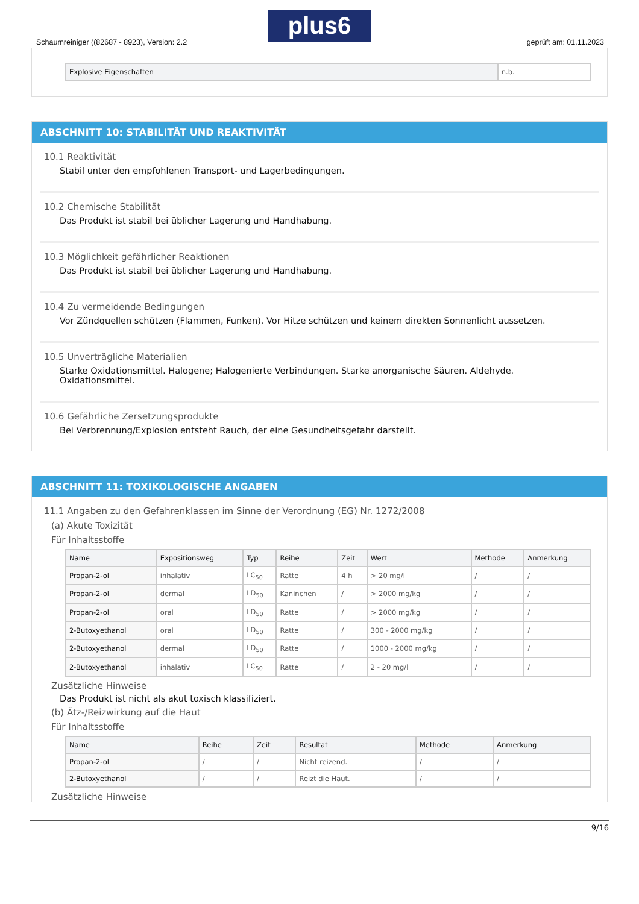Schaumreiniger ((82687 - 8923), Version: 2.2
plus6
geprüft am: 01.11.2023
| Explosive Eigenschaften | n.b. |
ABSCHNITT 10: STABILITÄT UND REAKTIVITÄT
10.1 Reaktivität
Stabil unter den empfohlenen Transport- und Lagerbedingungen.
10.2 Chemische Stabilität
Das Produkt ist stabil bei üblicher Lagerung und Handhabung.
10.3 Möglichkeit gefährlicher Reaktionen
Das Produkt ist stabil bei üblicher Lagerung und Handhabung.
10.4 Zu vermeidende Bedingungen
Vor Zündquellen schützen (Flammen, Funken). Vor Hitze schützen und keinem direkten Sonnenlicht aussetzen.
10.5 Unverträgliche Materialien
Starke Oxidationsmittel. Halogene; Halogenierte Verbindungen. Starke anorganische Säuren. Aldehyde. Oxidationsmittel.
10.6 Gefährliche Zersetzungsprodukte
Bei Verbrennung/Explosion entsteht Rauch, der eine Gesundheitsgefahr darstellt.
ABSCHNITT 11: TOXIKOLOGISCHE ANGABEN
11.1 Angaben zu den Gefahrenklassen im Sinne der Verordnung (EG) Nr. 1272/2008
(a) Akute Toxizität
Für Inhaltsstoffe
| Name | Expositionsweg | Typ | Reihe | Zeit | Wert | Methode | Anmerkung |
| --- | --- | --- | --- | --- | --- | --- | --- |
| Propan-2-ol | inhalativ | LC<sub>50</sub> | Ratte | 4 h | > 20 mg/l | / | / |
| Propan-2-ol | dermal | LD<sub>50</sub> | Kaninchen | / | > 2000 mg/kg | / | / |
| Propan-2-ol | oral | LD<sub>50</sub> | Ratte | / | > 2000 mg/kg | / | / |
| 2-Butoxyethanol | oral | LD<sub>50</sub> | Ratte | / | 300 - 2000 mg/kg | / | / |
| 2-Butoxyethanol | dermal | LD<sub>50</sub> | Ratte | / | 1000 - 2000 mg/kg | / | / |
| 2-Butoxyethanol | inhalativ | LC<sub>50</sub> | Ratte | / | 2 - 20 mg/l | / | / |
Zusätzliche Hinweise
Das Produkt ist nicht als akut toxisch klassifiziert.
(b) Ätz-/Reizwirkung auf die Haut
Für Inhaltsstoffe
| Name | Reihe | Zeit | Resultat | Methode | Anmerkung |
| --- | --- | --- | --- | --- | --- |
| Propan-2-ol | / | / | Nicht reizend. | / | / |
| 2-Butoxyethanol | / | / | Reizt die Haut. | / | / |
Zusätzliche Hinweise
9/16